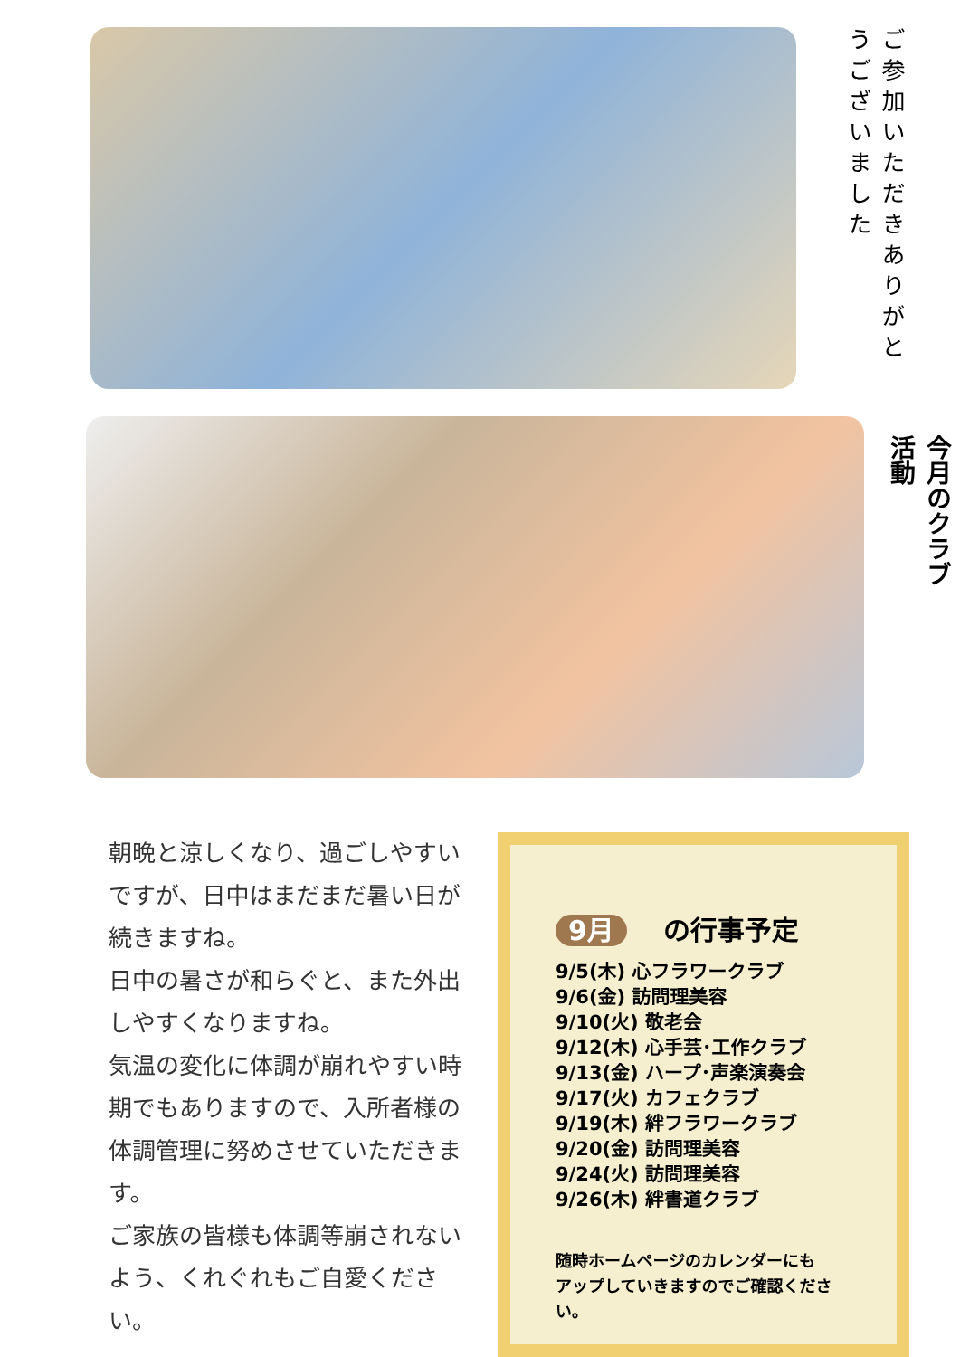ご参加いただきありがとうございました
今月のクラブ活動
朝晩と涼しくなり、過ごしやすいですが、日中はまだまだ暑い日が続きますね。
日中の暑さが和らぐと、また外出しやすくなりますね。
気温の変化に体調が崩れやすい時期でもありますので、入所者様の体調管理に努めさせていただきます。
ご家族の皆様も体調等崩されないよう、くれぐれもご自愛ください。
9月 の行事予定
9/5(木) 心フラワークラブ
9/6(金) 訪問理美容
9/10(火) 敬老会
9/12(木) 心手芸･工作クラブ
9/13(金) ハープ･声楽演奏会
9/17(火) カフェクラブ
9/19(木) 絆フラワークラブ
9/20(金) 訪問理美容
9/24(火) 訪問理美容
9/26(木) 絆書道クラブ
随時ホームページのカレンダーにも
アップしていきますのでご確認ください。